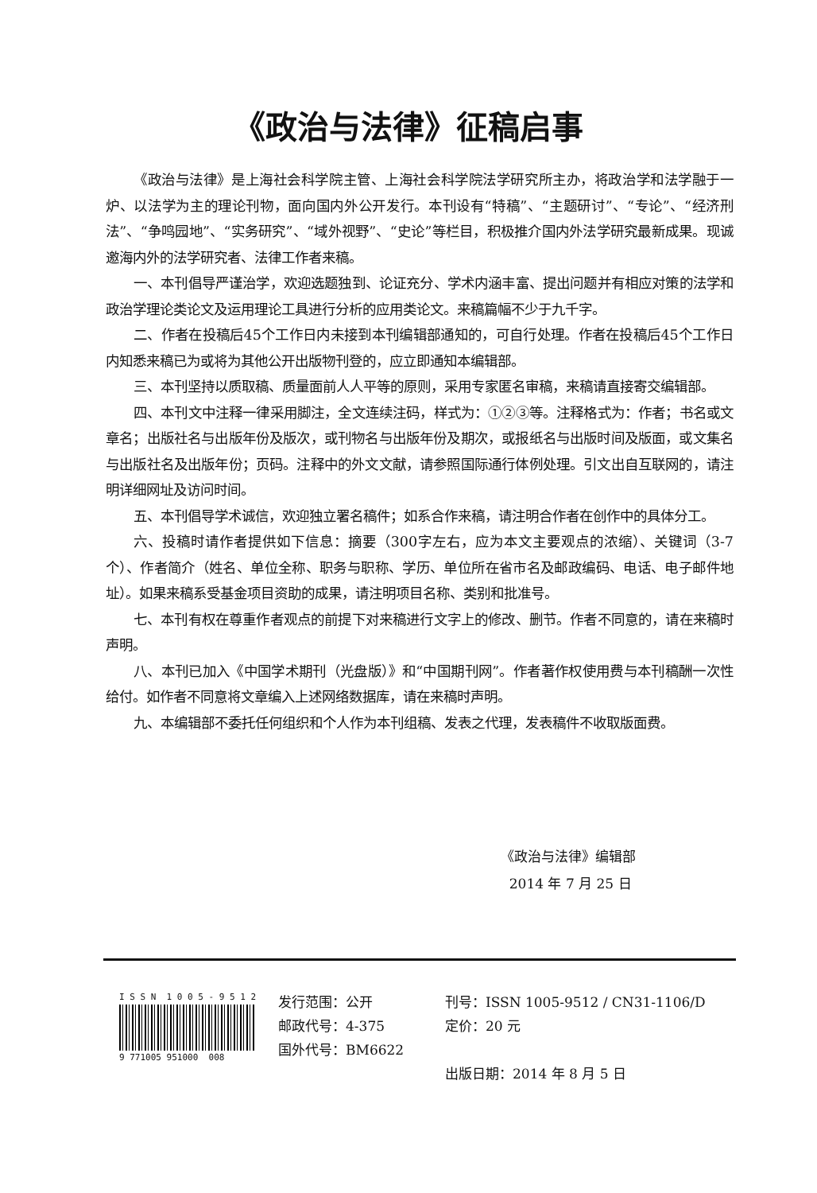《政治与法律》征稿启事
《政治与法律》是上海社会科学院主管、上海社会科学院法学研究所主办，将政治学和法学融于一炉、以法学为主的理论刊物，面向国内外公开发行。本刊设有“特稿”、“主题研讨”、“专论”、“经济刑法”、“争鸣园地”、“实务研究”、“域外视野”、“史论”等栏目，积极推介国内外法学研究最新成果。现诚邀海内外的法学研究者、法律工作者来稿。
一、本刊倡导严谨治学，欢迎选题独到、论证充分、学术内涵丰富、提出问题并有相应对策的法学和政治学理论类论文及运用理论工具进行分析的应用类论文。来稿篇幅不少于九千字。
二、作者在投稿后45个工作日内未接到本刊编辑部通知的，可自行处理。作者在投稿后45个工作日内知悉来稿已为或将为其他公开出版物刊登的，应立即通知本编辑部。
三、本刊坚持以质取稿、质量面前人人平等的原则，采用专家匿名审稿，来稿请直接寄交编辑部。
四、本刊文中注释一律采用脚注，全文连续注码，样式为：①②③等。注释格式为：作者；书名或文章名；出版社名与出版年份及版次，或刊物名与出版年份及期次，或报纸名与出版时间及版面，或文集名与出版社名及出版年份；页码。注释中的外文文献，请参照国际通行体例处理。引文出自互联网的，请注明详细网址及访问时间。
五、本刊倡导学术诚信，欢迎独立署名稿件；如系合作来稿，请注明合作者在创作中的具体分工。
六、投稿时请作者提供如下信息：摘要（300字左右，应为本文主要观点的浓缩）、关键词（3-7个）、作者简介（姓名、单位全称、职务与职称、学历、单位所在省市名及邮政编码、电话、电子邮件地址）。如果来稿系受基金项目资助的成果，请注明项目名称、类别和批准号。
七、本刊有权在尊重作者观点的前提下对来稿进行文字上的修改、删节。作者不同意的，请在来稿时声明。
八、本刊已加入《中国学术期刊（光盘版）》和“中国期刊网”。作者著作权使用费与本刊稿酬一次性给付。如作者不同意将文章编入上述网络数据库，请在来稿时声明。
九、本编辑部不委托任何组织和个人作为本刊组稿、发表之代理，发表稿件不收取版面费。
《政治与法律》编辑部
2014 年 7 月 25 日
I S S N 1 0 0 5 - 9 5 1 2
9 771005 951000 008
发行范围：公开
邮政代号：4-375
国外代号：BM6622
刊号：ISSN 1005-9512 / CN31-1106/D 定价：20 元
出版日期：2014 年 8 月 5 日